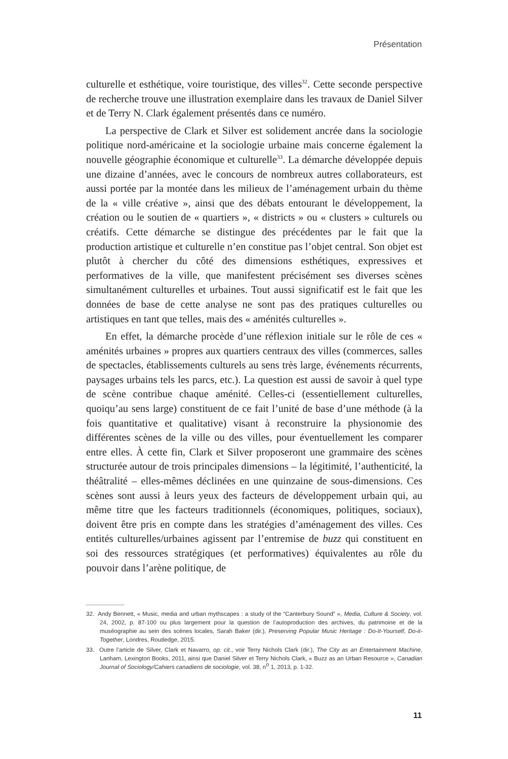Présentation
culturelle et esthétique, voire touristique, des villes<sup>32</sup>. Cette seconde perspective de recherche trouve une illustration exemplaire dans les travaux de Daniel Silver et de Terry N. Clark également présentés dans ce numéro.
La perspective de Clark et Silver est solidement ancrée dans la sociologie politique nord-américaine et la sociologie urbaine mais concerne également la nouvelle géographie économique et culturelle<sup>33</sup>. La démarche développée depuis une dizaine d’années, avec le concours de nombreux autres collaborateurs, est aussi portée par la montée dans les milieux de l’aménagement urbain du thème de la « ville créative », ainsi que des débats entourant le développement, la création ou le soutien de « quartiers », « districts » ou « clusters » culturels ou créatifs. Cette démarche se distingue des précédentes par le fait que la production artistique et culturelle n’en constitue pas l’objet central. Son objet est plutôt à chercher du côté des dimensions esthétiques, expressives et performatives de la ville, que manifestent précisément ses diverses scènes simultanément culturelles et urbaines. Tout aussi significatif est le fait que les données de base de cette analyse ne sont pas des pratiques culturelles ou artistiques en tant que telles, mais des « aménités culturelles ».
En effet, la démarche procède d’une réflexion initiale sur le rôle de ces « aménités urbaines » propres aux quartiers centraux des villes (commerces, salles de spectacles, établissements culturels au sens très large, événements récurrents, paysages urbains tels les parcs, etc.). La question est aussi de savoir à quel type de scène contribue chaque aménité. Celles-ci (essentiellement culturelles, quoiqu’au sens large) constituent de ce fait l’unité de base d’une méthode (à la fois quantitative et qualitative) visant à reconstruire la physionomie des différentes scènes de la ville ou des villes, pour éventuellement les comparer entre elles. À cette fin, Clark et Silver proposeront une grammaire des scènes structurée autour de trois principales dimensions – la légitimité, l’authenticité, la théâtralité – elles-mêmes déclinées en une quinzaine de sous-dimensions. Ces scènes sont aussi à leurs yeux des facteurs de développement urbain qui, au même titre que les facteurs traditionnels (économiques, politiques, sociaux), doivent être pris en compte dans les stratégies d’aménagement des villes. Ces entités culturelles/urbaines agissent par l’entremise de buzz qui constituent en soi des ressources stratégiques (et performatives) équivalentes au rôle du pouvoir dans l’arène politique, de
32. Andy Bennett, « Music, media and urban mythscapes : a study of the “Canterbury Sound” », Media, Culture & Society, vol. 24, 2002, p. 87-100 ou plus largement pour la question de l’autoproduction des archives, du patrimoine et de la muséographie au sein des scènes locales, Sarah Baker (dir.), Preserving Popular Music Heritage : Do-It-Yourself, Do-it-Together, Londres, Routledge, 2015.
33. Outre l’article de Silver, Clark et Navarro, op. cit., voir Terry Nichols Clark (dir.), The City as an Entertainment Machine, Lanham, Lexington Books, 2011, ainsi que Daniel Silver et Terry Nichols Clark, « Buzz as an Urban Resource », Canadian Journal of Sociology/Cahiers canadiens de sociologie, vol. 38, n<sup>o</sup> 1, 2013, p. 1-32.
11